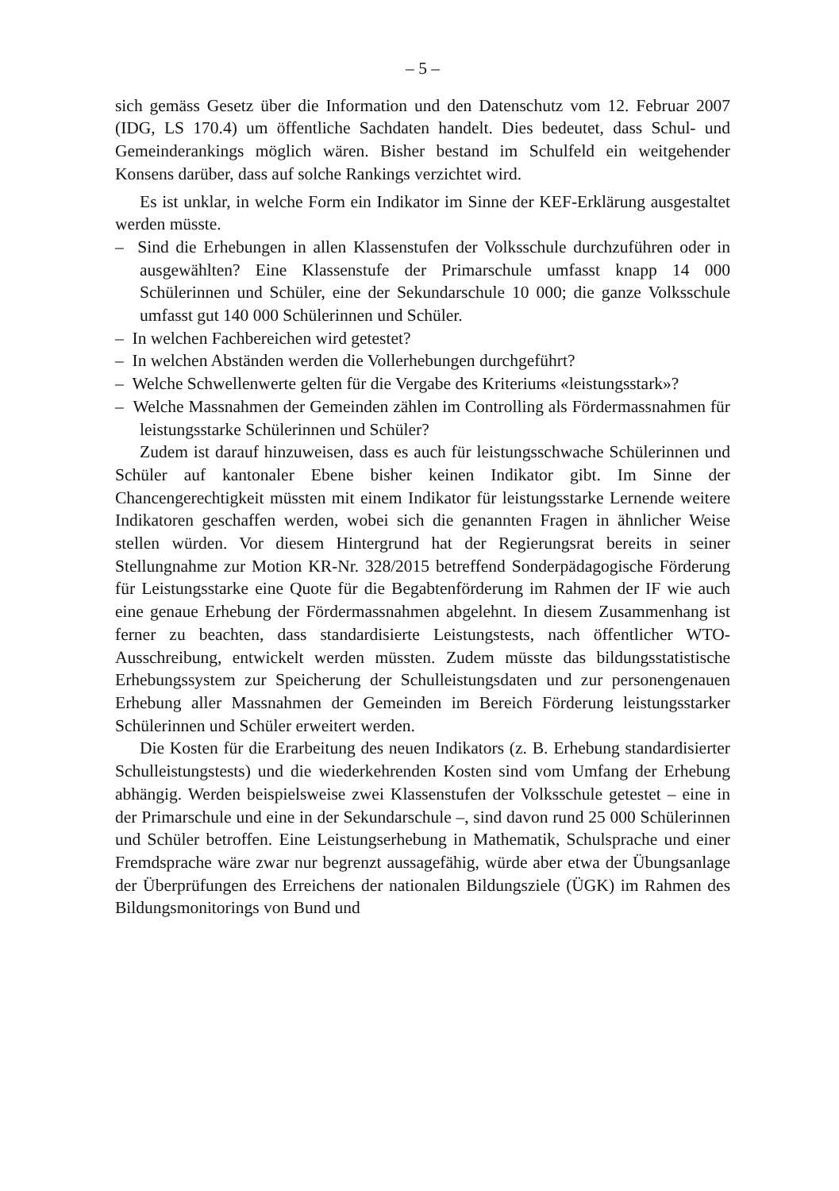– 5 –
sich gemäss Gesetz über die Information und den Datenschutz vom 12. Februar 2007 (IDG, LS 170.4) um öffentliche Sachdaten handelt. Dies bedeutet, dass Schul- und Gemeinderankings möglich wären. Bisher bestand im Schulfeld ein weitgehender Konsens darüber, dass auf solche Rankings verzichtet wird.
Es ist unklar, in welche Form ein Indikator im Sinne der KEF-Erklärung ausgestaltet werden müsste.
– Sind die Erhebungen in allen Klassenstufen der Volksschule durchzuführen oder in ausgewählten? Eine Klassenstufe der Primarschule umfasst knapp 14 000 Schülerinnen und Schüler, eine der Sekundarschule 10 000; die ganze Volksschule umfasst gut 140 000 Schülerinnen und Schüler.
– In welchen Fachbereichen wird getestet?
– In welchen Abständen werden die Vollerhebungen durchgeführt?
– Welche Schwellenwerte gelten für die Vergabe des Kriteriums «leistungsstark»?
– Welche Massnahmen der Gemeinden zählen im Controlling als Fördermassnahmen für leistungsstarke Schülerinnen und Schüler?
Zudem ist darauf hinzuweisen, dass es auch für leistungsschwache Schülerinnen und Schüler auf kantonaler Ebene bisher keinen Indikator gibt. Im Sinne der Chancengerechtigkeit müssten mit einem Indikator für leistungsstarke Lernende weitere Indikatoren geschaffen werden, wobei sich die genannten Fragen in ähnlicher Weise stellen würden. Vor diesem Hintergrund hat der Regierungsrat bereits in seiner Stellungnahme zur Motion KR-Nr. 328/2015 betreffend Sonderpädagogische Förderung für Leistungsstarke eine Quote für die Begabtenförderung im Rahmen der IF wie auch eine genaue Erhebung der Fördermassnahmen abgelehnt. In diesem Zusammenhang ist ferner zu beachten, dass standardisierte Leistungstests, nach öffentlicher WTO-Ausschreibung, entwickelt werden müssten. Zudem müsste das bildungsstatistische Erhebungssystem zur Speicherung der Schulleistungsdaten und zur personengenauen Erhebung aller Massnahmen der Gemeinden im Bereich Förderung leistungsstarker Schülerinnen und Schüler erweitert werden.
Die Kosten für die Erarbeitung des neuen Indikators (z. B. Erhebung standardisierter Schulleistungstests) und die wiederkehrenden Kosten sind vom Umfang der Erhebung abhängig. Werden beispielsweise zwei Klassenstufen der Volksschule getestet – eine in der Primarschule und eine in der Sekundarschule –, sind davon rund 25 000 Schülerinnen und Schüler betroffen. Eine Leistungserhebung in Mathematik, Schulsprache und einer Fremdsprache wäre zwar nur begrenzt aussagefähig, würde aber etwa der Übungsanlage der Überprüfungen des Erreichens der nationalen Bildungsziele (ÜGK) im Rahmen des Bildungsmonitorings von Bund und